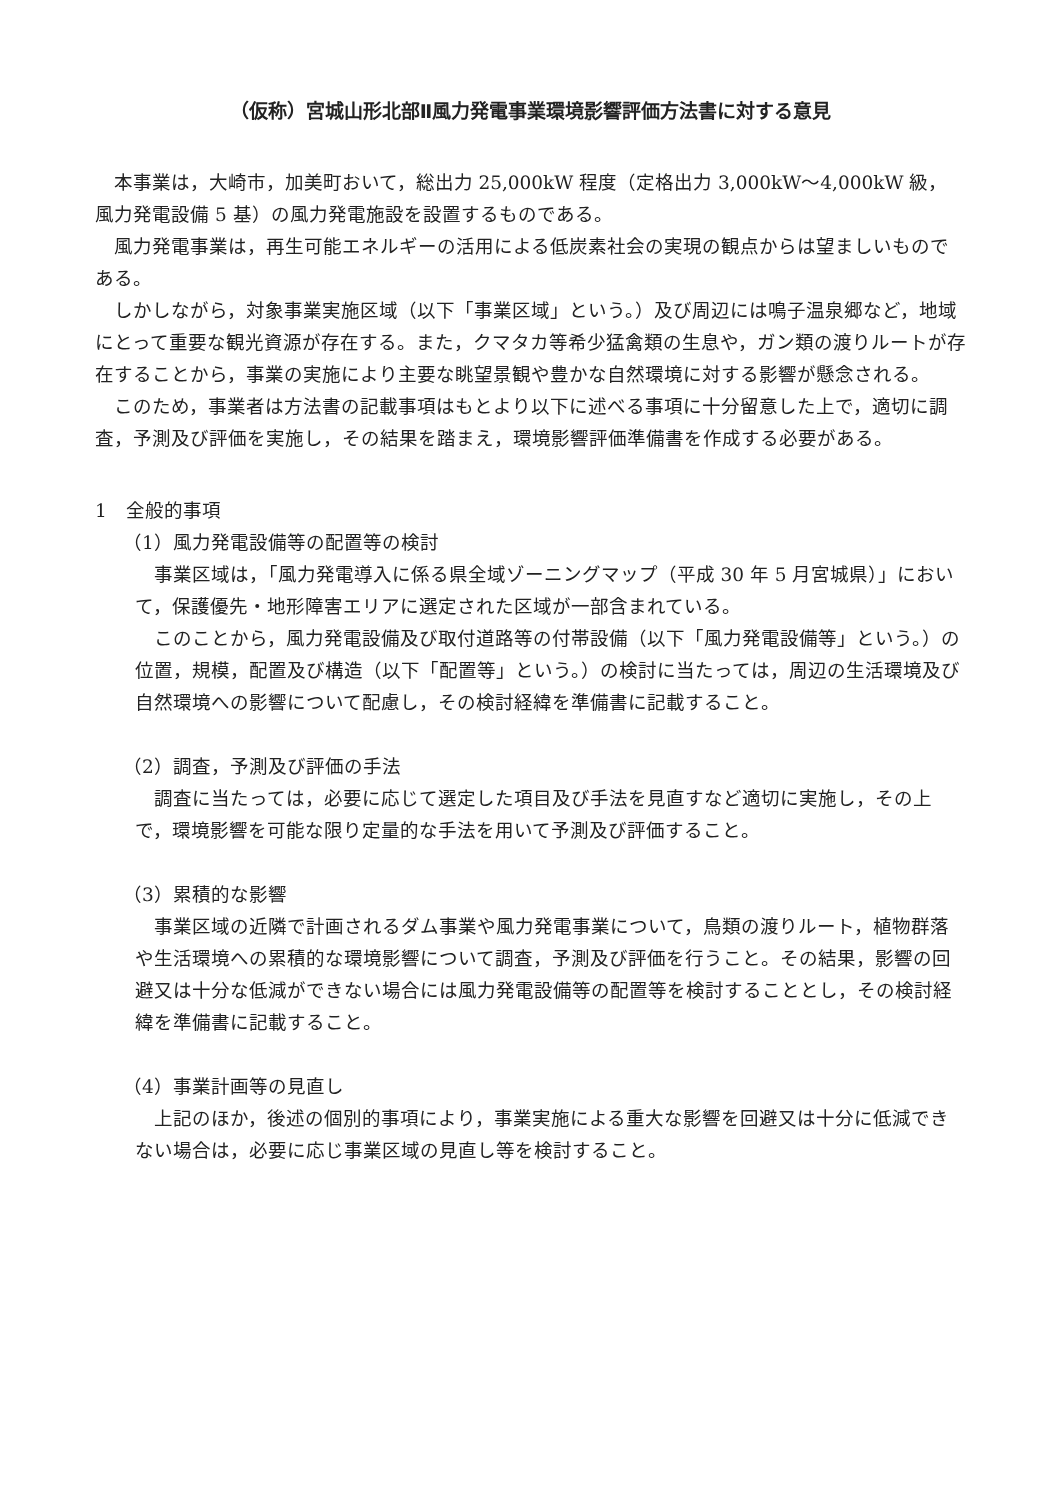（仮称）宮城山形北部Ⅱ風力発電事業環境影響評価方法書に対する意見
本事業は，大崎市，加美町おいて，総出力 25,000kW 程度（定格出力 3,000kW～4,000kW 級，風力発電設備 5 基）の風力発電施設を設置するものである。
風力発電事業は，再生可能エネルギーの活用による低炭素社会の実現の観点からは望ましいものである。
しかしながら，対象事業実施区域（以下「事業区域」という。）及び周辺には鳴子温泉郷など，地域にとって重要な観光資源が存在する。また，クマタカ等希少猛禽類の生息や，ガン類の渡りルートが存在することから，事業の実施により主要な眺望景観や豊かな自然環境に対する影響が懸念される。
このため，事業者は方法書の記載事項はもとより以下に述べる事項に十分留意した上で，適切に調査，予測及び評価を実施し，その結果を踏まえ，環境影響評価準備書を作成する必要がある。
1　全般的事項
（1）風力発電設備等の配置等の検討
事業区域は，「風力発電導入に係る県全域ゾーニングマップ（平成 30 年 5 月宮城県）」において，保護優先・地形障害エリアに選定された区域が一部含まれている。
このことから，風力発電設備及び取付道路等の付帯設備（以下「風力発電設備等」という。）の位置，規模，配置及び構造（以下「配置等」という。）の検討に当たっては，周辺の生活環境及び自然環境への影響について配慮し，その検討経緯を準備書に記載すること。
（2）調査，予測及び評価の手法
調査に当たっては，必要に応じて選定した項目及び手法を見直すなど適切に実施し，その上で，環境影響を可能な限り定量的な手法を用いて予測及び評価すること。
（3）累積的な影響
事業区域の近隣で計画されるダム事業や風力発電事業について，鳥類の渡りルート，植物群落や生活環境への累積的な環境影響について調査，予測及び評価を行うこと。その結果，影響の回避又は十分な低減ができない場合には風力発電設備等の配置等を検討することとし，その検討経緯を準備書に記載すること。
（4）事業計画等の見直し
上記のほか，後述の個別的事項により，事業実施による重大な影響を回避又は十分に低減できない場合は，必要に応じ事業区域の見直し等を検討すること。